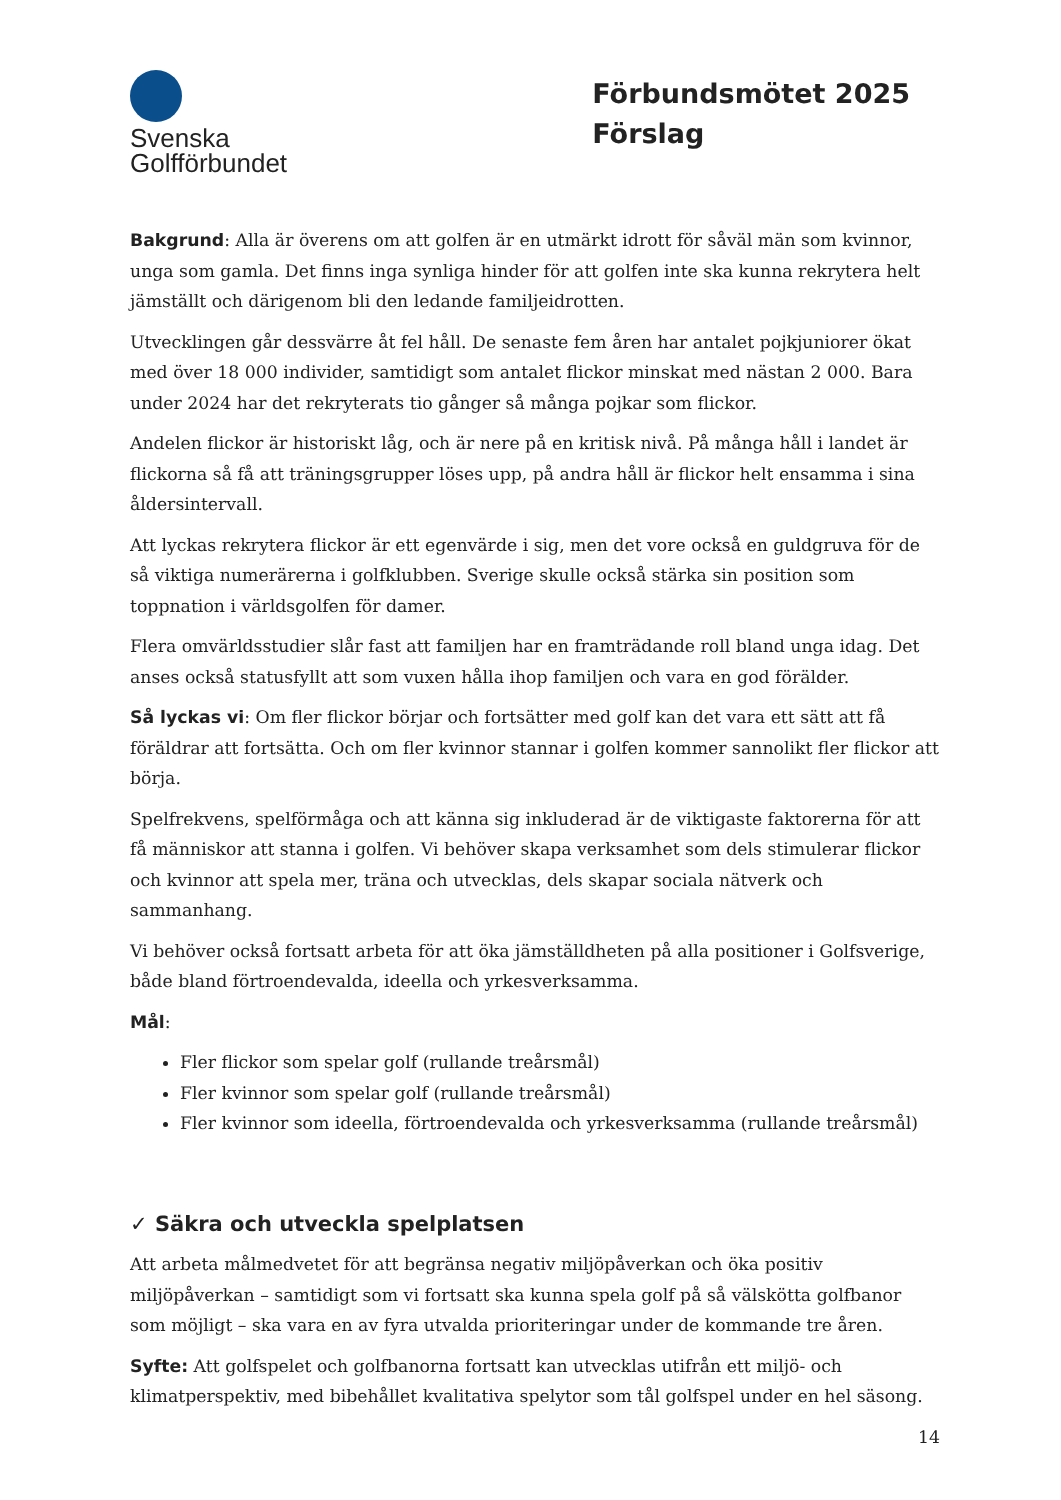Svenska
Golfförbundet
Förbundsmötet 2025
Förslag
Bakgrund: Alla är överens om att golfen är en utmärkt idrott för såväl män som kvinnor, unga som gamla. Det finns inga synliga hinder för att golfen inte ska kunna rekrytera helt jämställt och därigenom bli den ledande familjeidrotten.
Utvecklingen går dessvärre åt fel håll. De senaste fem åren har antalet pojkjuniorer ökat med över 18 000 individer, samtidigt som antalet flickor minskat med nästan 2 000. Bara under 2024 har det rekryterats tio gånger så många pojkar som flickor.
Andelen flickor är historiskt låg, och är nere på en kritisk nivå. På många håll i landet är flickorna så få att träningsgrupper löses upp, på andra håll är flickor helt ensamma i sina åldersintervall.
Att lyckas rekrytera flickor är ett egenvärde i sig, men det vore också en guldgruva för de så viktiga numerärerna i golfklubben. Sverige skulle också stärka sin position som toppnation i världsgolfen för damer.
Flera omvärldsstudier slår fast att familjen har en framträdande roll bland unga idag. Det anses också statusfyllt att som vuxen hålla ihop familjen och vara en god förälder.
Så lyckas vi: Om fler flickor börjar och fortsätter med golf kan det vara ett sätt att få föräldrar att fortsätta. Och om fler kvinnor stannar i golfen kommer sannolikt fler flickor att börja.
Spelfrekvens, spelförmåga och att känna sig inkluderad är de viktigaste faktorerna för att få människor att stanna i golfen. Vi behöver skapa verksamhet som dels stimulerar flickor och kvinnor att spela mer, träna och utvecklas, dels skapar sociala nätverk och sammanhang.
Vi behöver också fortsatt arbeta för att öka jämställdheten på alla positioner i Golfsverige, både bland förtroendevalda, ideella och yrkesverksamma.
Mål:
Fler flickor som spelar golf (rullande treårsmål)
Fler kvinnor som spelar golf (rullande treårsmål)
Fler kvinnor som ideella, förtroendevalda och yrkesverksamma (rullande treårsmål)
✓ Säkra och utveckla spelplatsen
Att arbeta målmedvetet för att begränsa negativ miljöpåverkan och öka positiv miljöpåverkan – samtidigt som vi fortsatt ska kunna spela golf på så välskötta golfbanor som möjligt – ska vara en av fyra utvalda prioriteringar under de kommande tre åren.
Syfte: Att golfspelet och golfbanorna fortsatt kan utvecklas utifrån ett miljö- och klimatperspektiv, med bibehållet kvalitativa spelytor som tål golfspel under en hel säsong.
14